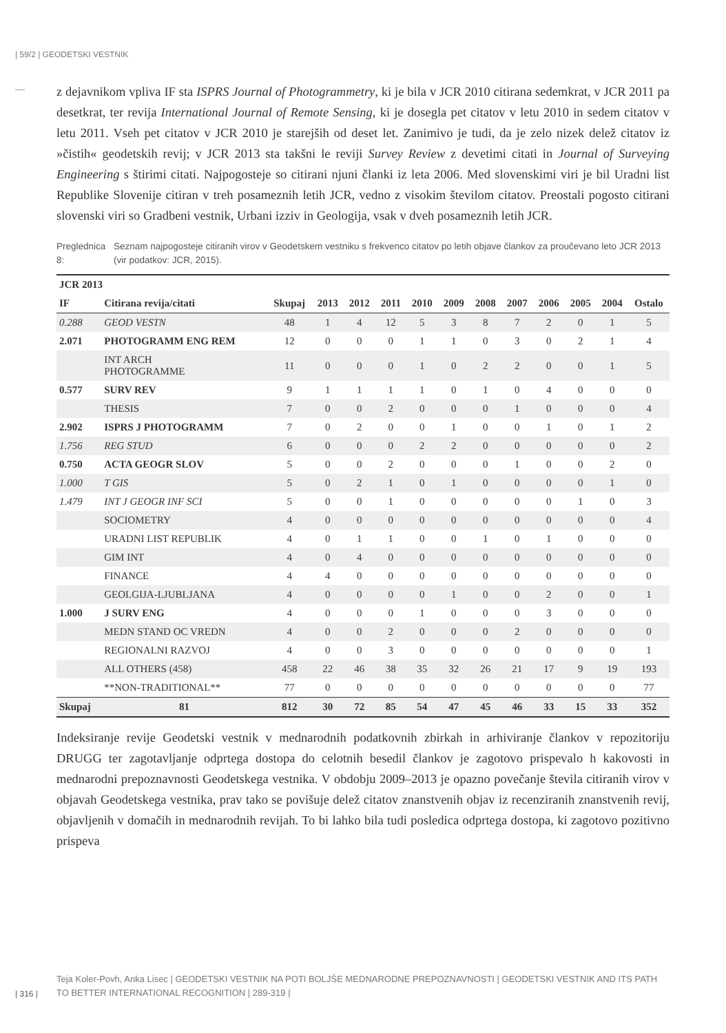| 59/2 | GEODETSKI VESTNIK
z dejavnikom vpliva IF sta ISPRS Journal of Photogrammetry, ki je bila v JCR 2010 citirana sedemkrat, v JCR 2011 pa desetkrat, ter revija International Journal of Remote Sensing, ki je dosegla pet citatov v letu 2010 in sedem citatov v letu 2011. Vseh pet citatov v JCR 2010 je starejših od deset let. Zanimivo je tudi, da je zelo nizek delež citatov iz »čistih« geodetskih revij; v JCR 2013 sta takšni le reviji Survey Review z devetimi citati in Journal of Surveying Engineering s štirimi citati. Najpogosteje so citirani njuni članki iz leta 2006. Med slovenskimi viri je bil Uradni list Republike Slovenije citiran v treh posameznih letih JCR, vedno z visokim številom citatov. Preostali pogosto citirani slovenski viri so Gradbeni vestnik, Urbani izziv in Geologija, vsak v dveh posameznih letih JCR.
Preglednica 8: Seznam najpogosteje citiranih virov v Geodetskem vestniku s frekvenco citatov po letih objave člankov za proučevano leto JCR 2013 (vir podatkov: JCR, 2015).
| JCR 2013 | | | | | | | | | | | | | |
| --- | --- | --- | --- | --- | --- | --- | --- | --- | --- | --- | --- | --- | --- |
| IF | Citirana revija/citati | Skupaj | 2013 | 2012 | 2011 | 2010 | 2009 | 2008 | 2007 | 2006 | 2005 | 2004 | Ostalo |
| 0.288 | GEOD VESTN | 48 | 1 | 4 | 12 | 5 | 3 | 8 | 7 | 2 | 0 | 1 | 5 |
| 2.071 | PHOTOGRAMM ENG REM | 12 | 0 | 0 | 0 | 1 | 1 | 0 | 3 | 0 | 2 | 1 | 4 |
| | INT ARCH PHOTOGRAMME | 11 | 0 | 0 | 0 | 1 | 0 | 2 | 2 | 0 | 0 | 1 | 5 |
| 0.577 | SURV REV | 9 | 1 | 1 | 1 | 1 | 0 | 1 | 0 | 4 | 0 | 0 | 0 |
| | THESIS | 7 | 0 | 0 | 2 | 0 | 0 | 0 | 1 | 0 | 0 | 0 | 4 |
| 2.902 | ISPRS J PHOTOGRAMM | 7 | 0 | 2 | 0 | 0 | 1 | 0 | 0 | 1 | 0 | 1 | 2 |
| 1.756 | REG STUD | 6 | 0 | 0 | 0 | 2 | 2 | 0 | 0 | 0 | 0 | 0 | 2 |
| 0.750 | ACTA GEOGR SLOV | 5 | 0 | 0 | 2 | 0 | 0 | 0 | 1 | 0 | 0 | 2 | 0 |
| 1.000 | T GIS | 5 | 0 | 2 | 1 | 0 | 1 | 0 | 0 | 0 | 0 | 1 | 0 |
| 1.479 | INT J GEOGR INF SCI | 5 | 0 | 0 | 1 | 0 | 0 | 0 | 0 | 0 | 1 | 0 | 3 |
| | SOCIOMETRY | 4 | 0 | 0 | 0 | 0 | 0 | 0 | 0 | 0 | 0 | 0 | 4 |
| | URADNI LIST REPUBLIK | 4 | 0 | 1 | 1 | 0 | 0 | 1 | 0 | 1 | 0 | 0 | 0 |
| | GIM INT | 4 | 0 | 4 | 0 | 0 | 0 | 0 | 0 | 0 | 0 | 0 | 0 |
| | FINANCE | 4 | 4 | 0 | 0 | 0 | 0 | 0 | 0 | 0 | 0 | 0 | 0 |
| | GEOLGIJA-LJUBLJANA | 4 | 0 | 0 | 0 | 0 | 1 | 0 | 0 | 2 | 0 | 0 | 1 |
| 1.000 | J SURV ENG | 4 | 0 | 0 | 0 | 1 | 0 | 0 | 0 | 3 | 0 | 0 | 0 |
| | MEDN STAND OC VREDN | 4 | 0 | 0 | 2 | 0 | 0 | 0 | 2 | 0 | 0 | 0 | 0 |
| | REGIONALNI RAZVOJ | 4 | 0 | 0 | 3 | 0 | 0 | 0 | 0 | 0 | 0 | 0 | 1 |
| | ALL OTHERS (458) | 458 | 22 | 46 | 38 | 35 | 32 | 26 | 21 | 17 | 9 | 19 | 193 |
| | **NON-TRADITIONAL** | 77 | 0 | 0 | 0 | 0 | 0 | 0 | 0 | 0 | 0 | 0 | 77 |
| Skupaj | 81 | 812 | 30 | 72 | 85 | 54 | 47 | 45 | 46 | 33 | 15 | 33 | 352 |
Indeksiranje revije Geodetski vestnik v mednarodnih podatkovnih zbirkah in arhiviranje člankov v repozitoriju DRUGG ter zagotavljanje odprtega dostopa do celotnih besedil člankov je zagotovo prispevalo h kakovosti in mednarodni prepoznavnosti Geodetskega vestnika. V obdobju 2009–2013 je opazno povečanje števila citiranih virov v objavah Geodetskega vestnika, prav tako se povišuje delež citatov znanstvenih objav iz recenziranih znanstvenih revij, objavljenih v domačih in mednarodnih revijah. To bi lahko bila tudi posledica odprtega dostopa, ki zagotovo pozitivno prispeva
Teja Koler-Povh, Anka Lisec | GEODETSKI VESTNIK NA POTI BOLJŠE MEDNARODNE PREPOZNAVNOSTI | GEODETSKI VESTNIK AND ITS PATH TO BETTER INTERNATIONAL RECOGNITION | 289-319 |
| 316 |